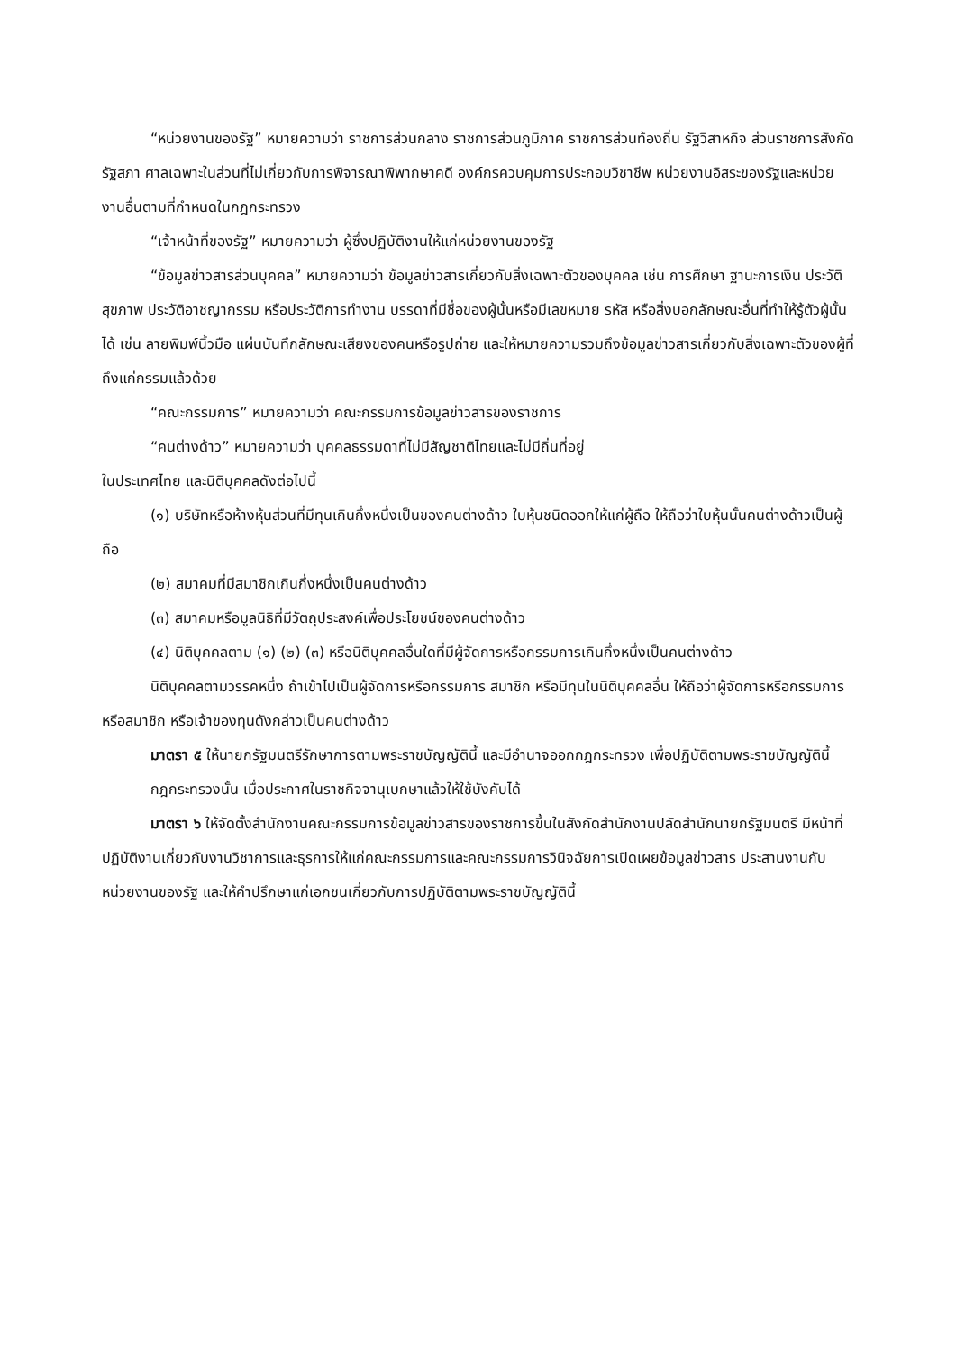“หน่วยงานของรัฐ” หมายความว่า ราชการส่วนกลาง ราชการส่วนภูมิภาค ราชการส่วนท้องถิ่น รัฐวิสาหกิจ ส่วนราชการสังกัดรัฐสภา ศาลเฉพาะในส่วนที่ไม่เกี่ยวกับการพิจารณาพิพากษาคดี องค์กรควบคุมการประกอบวิชาชีพ หน่วยงานอิสระของรัฐและหน่วยงานอื่นตามที่กำหนดในกฎกระทรวง
“เจ้าหน้าที่ของรัฐ” หมายความว่า ผู้ซึ่งปฏิบัติงานให้แก่หน่วยงานของรัฐ
“ข้อมูลข่าวสารส่วนบุคคล” หมายความว่า ข้อมูลข่าวสารเกี่ยวกับสิ่งเฉพาะตัวของบุคคล เช่น การศึกษา ฐานะการเงิน ประวัติสุขภาพ ประวัติอาชญากรรม หรือประวัติการทำงาน บรรดาที่มีชื่อของผู้นั้นหรือมีเลขหมาย รหัส หรือสิ่งบอกลักษณะอื่นที่ทำให้รู้ตัวผู้นั้นได้ เช่น ลายพิมพ์นิ้วมือ แผ่นบันทึกลักษณะเสียงของคนหรือรูปถ่าย และให้หมายความรวมถึงข้อมูลข่าวสารเกี่ยวกับสิ่งเฉพาะตัวของผู้ที่ถึงแก่กรรมแล้วด้วย
“คณะกรรมการ” หมายความว่า คณะกรรมการข้อมูลข่าวสารของราชการ
“คนต่างด้าว” หมายความว่า บุคคลธรรมดาที่ไม่มีสัญชาติไทยและไม่มีถิ่นที่อยู่
ในประเทศไทย และนิติบุคคลดังต่อไปนี้
(๑) บริษัทหรือห้างหุ้นส่วนที่มีทุนเกินกึ่งหนึ่งเป็นของคนต่างด้าว ใบหุ้นชนิดออกให้แก่ผู้ถือ ให้ถือว่าใบหุ้นนั้นคนต่างด้าวเป็นผู้ถือ
(๒) สมาคมที่มีสมาชิกเกินกึ่งหนึ่งเป็นคนต่างด้าว
(๓) สมาคมหรือมูลนิธิที่มีวัตถุประสงค์เพื่อประโยชน์ของคนต่างด้าว
(๔) นิติบุคคลตาม (๑) (๒) (๓) หรือนิติบุคคลอื่นใดที่มีผู้จัดการหรือกรรมการเกินกึ่งหนึ่งเป็นคนต่างด้าว
นิติบุคคลตามวรรคหนึ่ง ถ้าเข้าไปเป็นผู้จัดการหรือกรรมการ สมาชิก หรือมีทุนในนิติบุคคลอื่น ให้ถือว่าผู้จัดการหรือกรรมการ หรือสมาชิก หรือเจ้าของทุนดังกล่าวเป็นคนต่างด้าว
มาตรา ๕ ให้นายกรัฐมนตรีรักษาการตามพระราชบัญญัตินี้ และมีอำนาจออกกฎกระทรวง เพื่อปฏิบัติตามพระราชบัญญัตินี้
กฎกระทรวงนั้น เมื่อประกาศในราชกิจจานุเบกษาแล้วให้ใช้บังคับได้
มาตรา ๖ ให้จัดตั้งสำนักงานคณะกรรมการข้อมูลข่าวสารของราชการขึ้นในสังกัดสำนักงานปลัดสำนักนายกรัฐมนตรี มีหน้าที่ปฏิบัติงานเกี่ยวกับงานวิชาการและธุรการให้แก่คณะกรรมการและคณะกรรมการวินิจฉัยการเปิดเผยข้อมูลข่าวสาร ประสานงานกับหน่วยงานของรัฐ และให้คำปรึกษาแก่เอกชนเกี่ยวกับการปฏิบัติตามพระราชบัญญัตินี้